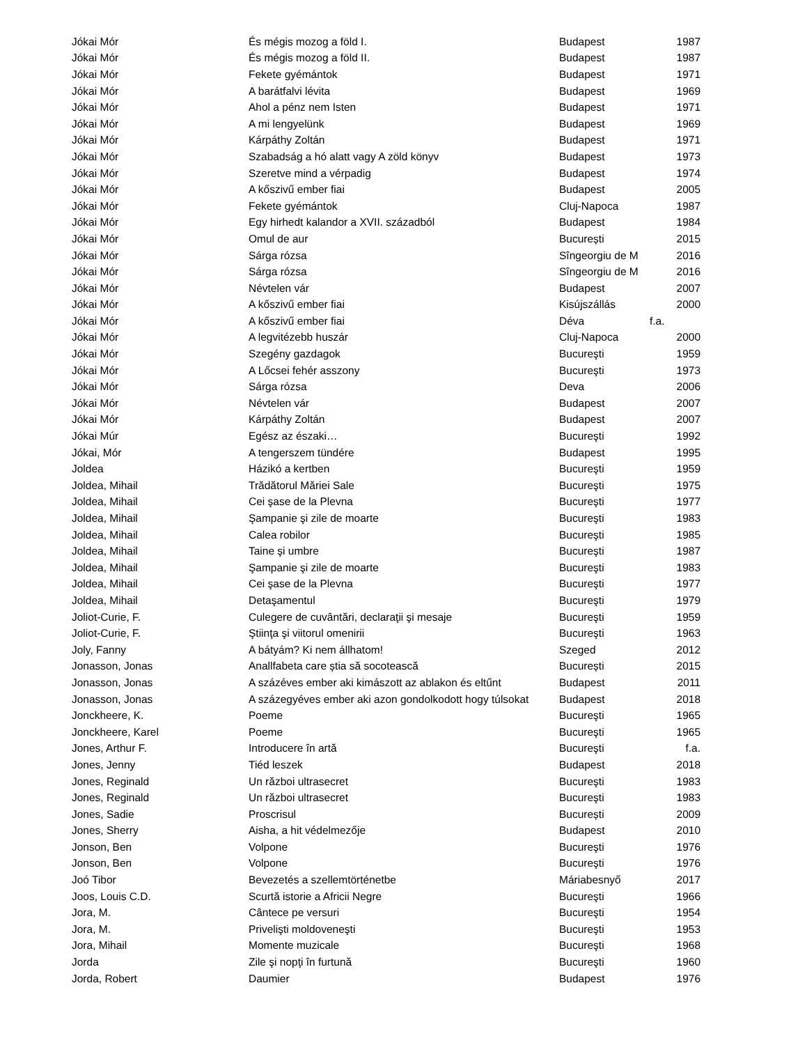| Jókai Mór | És mégis mozog a föld I. | Budapest | 1987 |
| Jókai Mór | És mégis mozog a föld II. | Budapest | 1987 |
| Jókai Mór | Fekete gyémántok | Budapest | 1971 |
| Jókai Mór | A barátfalvi lévita | Budapest | 1969 |
| Jókai Mór | Ahol a pénz nem Isten | Budapest | 1971 |
| Jókai Mór | A mi lengyelünk | Budapest | 1969 |
| Jókai Mór | Kárpáthy Zoltán | Budapest | 1971 |
| Jókai Mór | Szabadság a hó alatt vagy A zöld könyv | Budapest | 1973 |
| Jókai Mór | Szeretve mind a vérpadig | Budapest | 1974 |
| Jókai Mór | A kőszivű ember fiai | Budapest | 2005 |
| Jókai Mór | Fekete gyémántok | Cluj-Napoca | 1987 |
| Jókai Mór | Egy hirhedt kalandor a XVII. századból | Budapest | 1984 |
| Jókai Mór | Omul de aur | București | 2015 |
| Jókai Mór | Sárga rózsa | Sîngeorgiu de M | 2016 |
| Jókai Mór | Sárga rózsa | Sîngeorgiu de M | 2016 |
| Jókai Mór | Névtelen vár | Budapest | 2007 |
| Jókai Mór | A kőszivű ember fiai | Kisújszállás | 2000 |
| Jókai Mór | A kőszivű ember fiai | Déva | f.a. |
| Jókai Mór | A legvitézebb huszár | Cluj-Napoca | 2000 |
| Jókai Mór | Szegény gazdagok | Bucureşti | 1959 |
| Jókai Mór | A Lőcsei fehér asszony | Bucureşti | 1973 |
| Jókai Mór | Sárga rózsa | Deva | 2006 |
| Jókai Mór | Névtelen vár | Budapest | 2007 |
| Jókai Mór | Kárpáthy Zoltán | Budapest | 2007 |
| Jókai Múr | Egész az északi… | Bucureşti | 1992 |
| Jókai, Mór | A tengerszem tündére | Budapest | 1995 |
| Joldea | Házikó a kertben | Bucureşti | 1959 |
| Joldea, Mihail | Trădătorul Măriei Sale | Bucureşti | 1975 |
| Joldea, Mihail | Cei şase de la Plevna | Bucureşti | 1977 |
| Joldea, Mihail | Şampanie şi zile de moarte | Bucureşti | 1983 |
| Joldea, Mihail | Calea robilor | Bucureşti | 1985 |
| Joldea, Mihail | Taine şi umbre | Bucureşti | 1987 |
| Joldea, Mihail | Şampanie şi zile de moarte | Bucureşti | 1983 |
| Joldea, Mihail | Cei şase de la Plevna | Bucureşti | 1977 |
| Joldea, Mihail | Detaşamentul | Bucureşti | 1979 |
| Joliot-Curie, F. | Culegere de cuvântări, declaraţii şi mesaje | Bucureşti | 1959 |
| Joliot-Curie, F. | Ştiinţa şi viitorul omenirii | Bucureşti | 1963 |
| Joly, Fanny | A bátyám? Ki nem állhatom! | Szeged | 2012 |
| Jonasson, Jonas | Anallfabeta care știa să socotească | București | 2015 |
| Jonasson, Jonas | A százéves ember aki kimászott az ablakon és eltűnt | Budapest | 2011 |
| Jonasson, Jonas | A százegyéves ember aki azon gondolkodott hogy túlsokat | Budapest | 2018 |
| Jonckheere, K. | Poeme | Bucureşti | 1965 |
| Jonckheere, Karel | Poeme | Bucureşti | 1965 |
| Jones, Arthur F. | Introducere în artă | Bucureşti | f.a. |
| Jones, Jenny | Tiéd leszek | Budapest | 2018 |
| Jones, Reginald | Un război ultrasecret | Bucureşti | 1983 |
| Jones, Reginald | Un război ultrasecret | Bucureşti | 1983 |
| Jones, Sadie | Proscrisul | București | 2009 |
| Jones, Sherry | Aisha, a hit védelmezője | Budapest | 2010 |
| Jonson, Ben | Volpone | Bucureşti | 1976 |
| Jonson, Ben | Volpone | Bucureşti | 1976 |
| Joó Tibor | Bevezetés a szellemtörténetbe | Máriabesnyő | 2017 |
| Joos, Louis C.D. | Scurtă istorie a Africii Negre | Bucureşti | 1966 |
| Jora, M. | Cântece pe versuri | Bucureşti | 1954 |
| Jora, M. | Privelişti moldoveneşti | Bucureşti | 1953 |
| Jora, Mihail | Momente muzicale | Bucureşti | 1968 |
| Jorda | Zile şi nopţi în furtună | Bucureşti | 1960 |
| Jorda, Robert | Daumier | Budapest | 1976 |